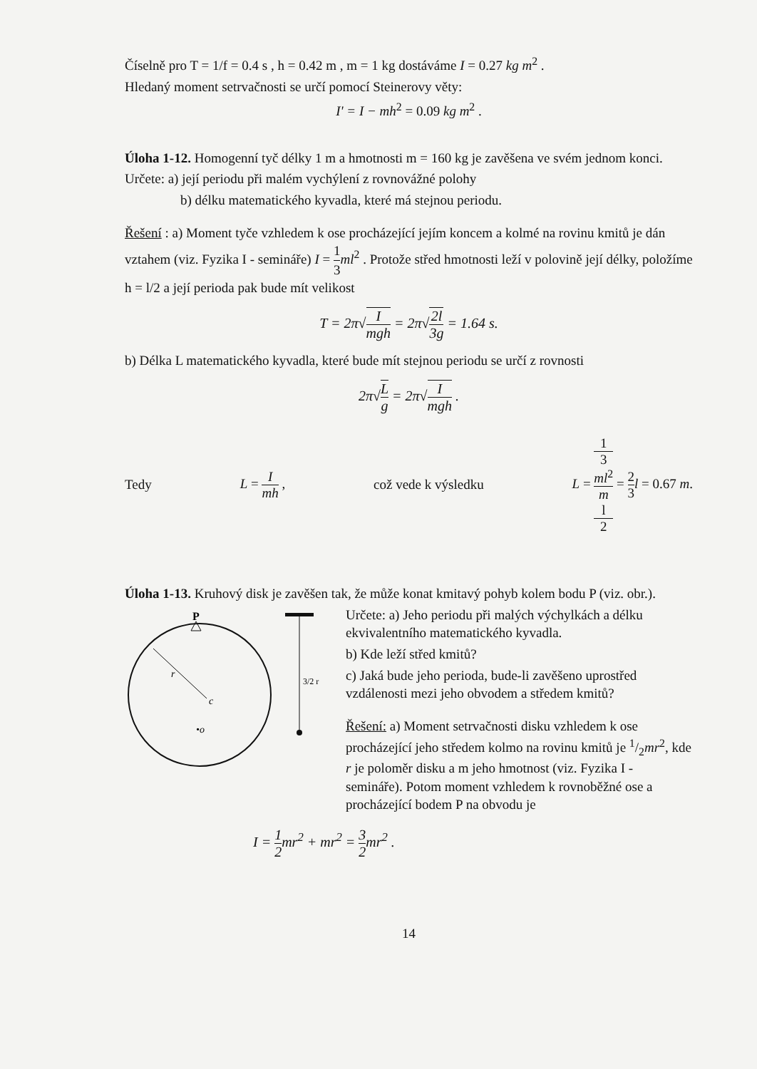Číselně pro T = 1/f = 0.4 s , h = 0.42 m , m = 1 kg dostáváme I = 0.27 kg m<sup>2</sup> .
Hledaný moment setrvačnosti se určí pomocí Steinerovy věty:
I' = I − mh<sup>2</sup> = 0.09 kg m<sup>2</sup> .
Úloha 1-12. Homogenní tyč délky 1 m a hmotnosti m = 160 kg je zavěšena ve svém jednom konci.
Určete: a) její periodu při malém vychýlení z rovnovážné polohy
b) délku matematického kyvadla, které má stejnou periodu.
Řešení : a) Moment tyče vzhledem k ose procházející jejím koncem a kolmé na rovinu kmitů je dán vztahem (viz. Fyzika I - semináře) I = 1 3 ml<sup>2</sup> . Protože střed hmotnosti leží v polovině její délky, položíme h = l/2 a její perioda pak bude mít velikost
T = 2π√I mgh = 2π√2l 3g = 1.64 s.
b) Délka L matematického kyvadla, které bude mít stejnou periodu se určí z rovnosti
2π√L g = 2π√I mgh .
Tedy L = I mh , což vede k výsledku L = 1
3
ml<sup>2</sup> m
l
2 = 2 3 l = 0.67 m.
Úloha 1-13. Kruhový disk je zavěšen tak, že může konat kmitavý pohyb kolem bodu P (viz. obr.).
P
r
c
•o
3/2 r
Určete: a) Jeho periodu při malých výchylkách a délku ekvivalentního matematického kyvadla.
b) Kde leží střed kmitů?
c) Jaká bude jeho perioda, bude-li zavěšeno uprostřed vzdálenosti mezi jeho obvodem a středem kmitů?
Řešení: a) Moment setrvačnosti disku vzhledem k ose procházející jeho středem kolmo na rovinu kmitů je 1/2mr<sup>2</sup>, kde r je poloměr disku a m jeho hmotnost (viz. Fyzika I - semináře). Potom moment vzhledem k rovnoběžné ose a procházející bodem P na obvodu je
I = 1 2 mr<sup>2</sup> + mr<sup>2</sup> = 3 2 mr<sup>2</sup> .
14